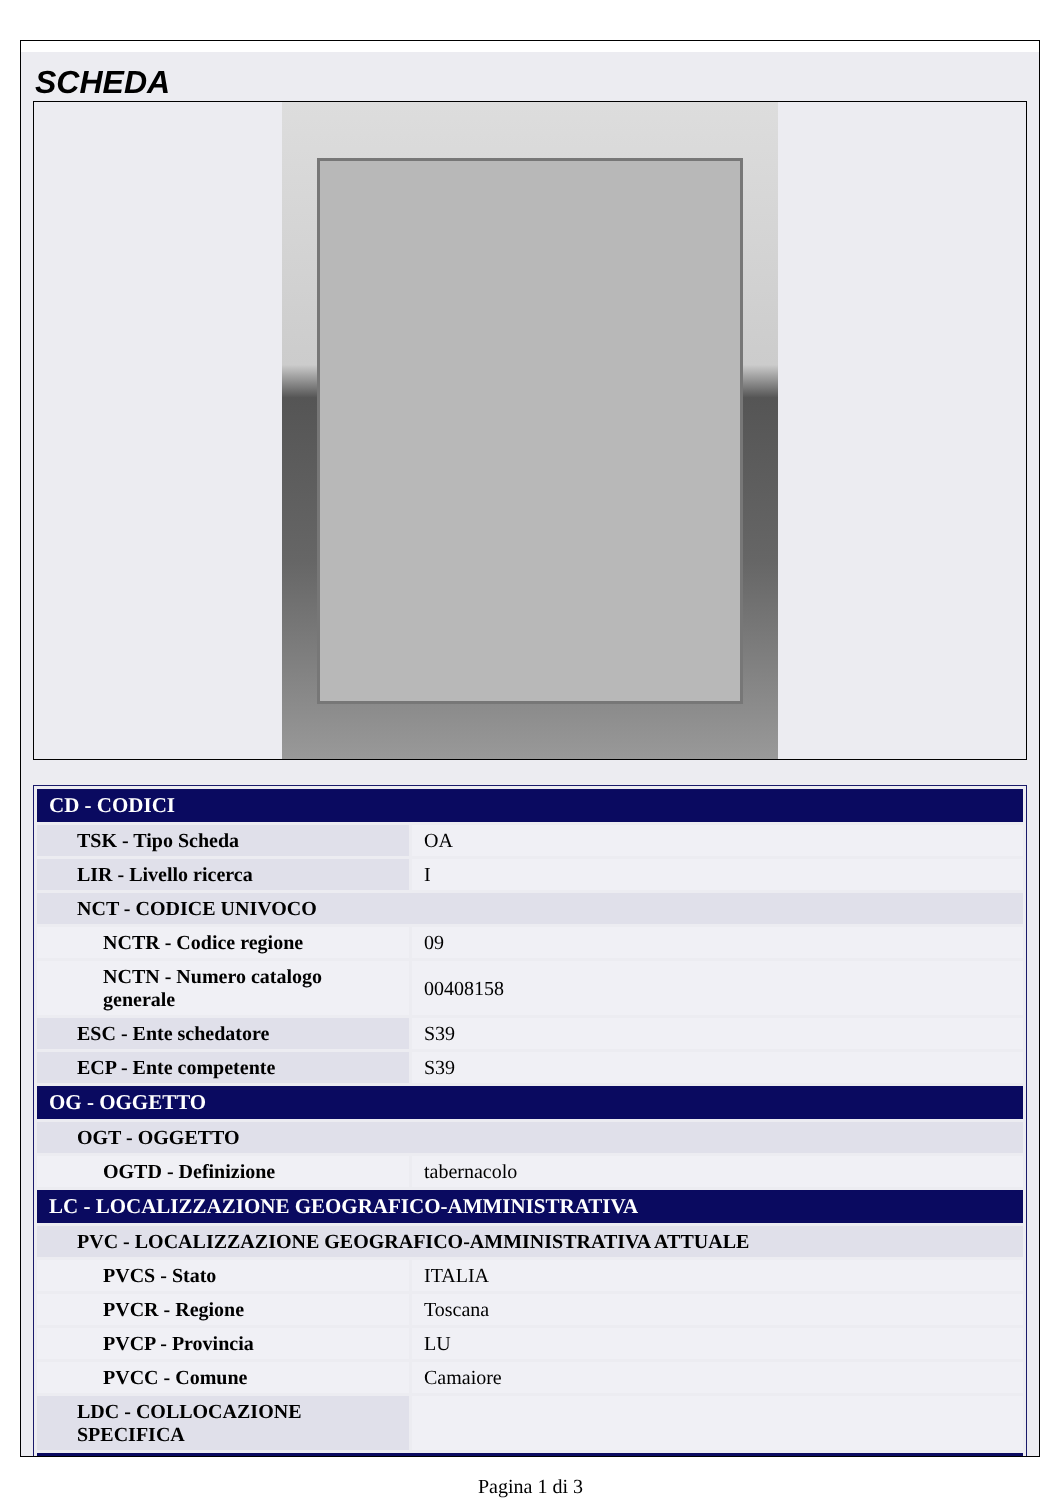SCHEDA
| CD - CODICI | |
| --- | --- |
| TSK - Tipo Scheda | OA |
| LIR - Livello ricerca | I |
| NCT - CODICE UNIVOCO | |
| NCTR - Codice regione | 09 |
| NCTN - Numero catalogo generale | 00408158 |
| ESC - Ente schedatore | S39 |
| ECP - Ente competente | S39 |
| OG - OGGETTO | |
| OGT - OGGETTO | |
| OGTD - Definizione | tabernacolo |
| LC - LOCALIZZAZIONE GEOGRAFICO-AMMINISTRATIVA | |
| PVC - LOCALIZZAZIONE GEOGRAFICO-AMMINISTRATIVA ATTUALE | |
| PVCS - Stato | ITALIA |
| PVCR - Regione | Toscana |
| PVCP - Provincia | LU |
| PVCC - Comune | Camaiore |
| LDC - COLLOCAZIONE SPECIFICA | |
Pagina 1 di 3